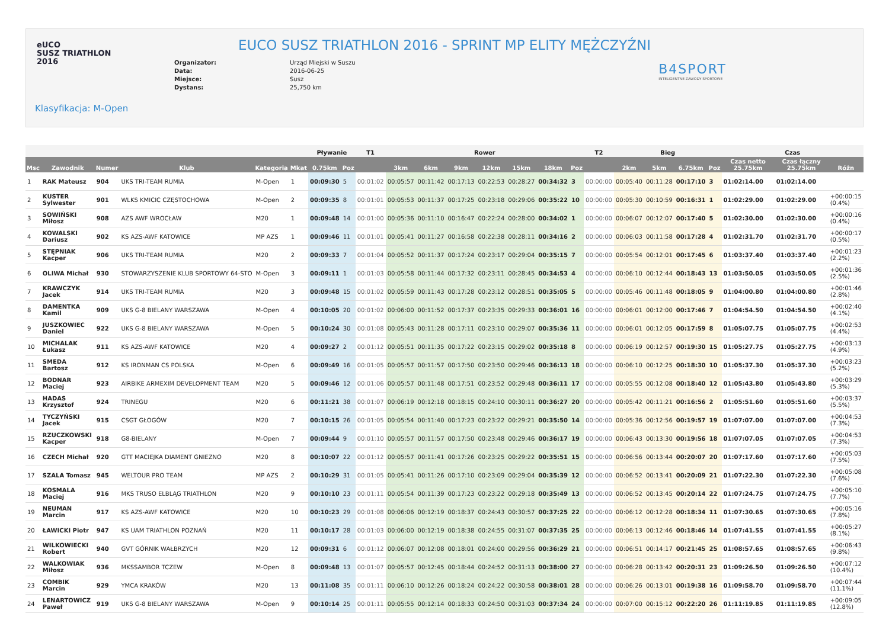eUCO
SUSZ TRIATHLON
2016
EUCO SUSZ TRIATHLON 2016 - SPRINT MP ELITY MĘŻCZYŹNI
Organizator: Urząd Miejski w Suszu
Data: 2016-06-25
Miejsce: Susz
Dystans: 25,750 km
B4SPORT
INTELIGENTNE ZAWODY SPORTOWE
Klasyfikacja: M-Open
| | | | | | | Pływanie | | T1 | Rower | | | | | | | T2 | Bieg | | | | Czas | | |
| --- | --- | --- | --- | --- | --- | --- | --- | --- | --- | --- | --- | --- | --- | --- | --- | --- | --- | --- | --- | --- | --- | --- | --- |
| Msc | Zawodnik | Numer | Klub | Kategoria | Mkat | 0.75km | Poz | | 3km | 6km | 9km | 12km | 15km | 18km | Poz | | 2km | 5km | 6.75km | Poz | Czas netto 25.75km | Czas łączny 25.75km | Różn |
| 1 | RAK Mateusz | 904 | UKS TRI-TEAM RUMIA | M-Open | 1 | 00:09:30 | 5 | 00:01:02 | 00:05:57 | 00:11:42 | 00:17:13 | 00:22:53 | 00:28:27 | 00:34:32 | 3 | 00:00:00 | 00:05:40 | 00:11:28 | 00:17:10 | 3 | 01:02:14.00 | 01:02:14.00 | |
| 2 | KUSTER Sylwester | 901 | WLKS KMICIC CZĘSTOCHOWA | M-Open | 2 | 00:09:35 | 8 | 00:01:01 | 00:05:53 | 00:11:37 | 00:17:25 | 00:23:18 | 00:29:06 | 00:35:22 | 10 | 00:00:00 | 00:05:30 | 00:10:59 | 00:16:31 | 1 | 01:02:29.00 | 01:02:29.00 | +00:00:15 (0.4%) |
| 3 | SOWIŃSKI Miłosz | 908 | AZS AWF WROCŁAW | M20 | 1 | 00:09:48 | 14 | 00:01:00 | 00:05:36 | 00:11:10 | 00:16:47 | 00:22:24 | 00:28:00 | 00:34:02 | 1 | 00:00:00 | 00:06:07 | 00:12:07 | 00:17:40 | 5 | 01:02:30.00 | 01:02:30.00 | +00:00:16 (0.4%) |
| 4 | KOWALSKI Dariusz | 902 | KS AZS-AWF KATOWICE | MP AZS | 1 | 00:09:46 | 11 | 00:01:01 | 00:05:41 | 00:11:27 | 00:16:58 | 00:22:38 | 00:28:11 | 00:34:16 | 2 | 00:00:00 | 00:06:03 | 00:11:58 | 00:17:28 | 4 | 01:02:31.70 | 01:02:31.70 | +00:00:17 (0.5%) |
| 5 | STĘPNIAK Kacper | 906 | UKS TRI-TEAM RUMIA | M20 | 2 | 00:09:33 | 7 | 00:01:04 | 00:05:52 | 00:11:37 | 00:17:24 | 00:23:17 | 00:29:04 | 00:35:15 | 7 | 00:00:00 | 00:05:54 | 00:12:01 | 00:17:45 | 6 | 01:03:37.40 | 01:03:37.40 | +00:01:23 (2.2%) |
| 6 | OLIWA Michał | 930 | STOWARZYSZENIE KLUB SPORTOWY 64-STO | M-Open | 3 | 00:09:11 | 1 | 00:01:03 | 00:05:58 | 00:11:44 | 00:17:32 | 00:23:11 | 00:28:45 | 00:34:53 | 4 | 00:00:00 | 00:06:10 | 00:12:44 | 00:18:43 | 13 | 01:03:50.05 | 01:03:50.05 | +00:01:36 (2.5%) |
| 7 | KRAWCZYK Jacek | 914 | UKS TRI-TEAM RUMIA | M20 | 3 | 00:09:48 | 15 | 00:01:02 | 00:05:59 | 00:11:43 | 00:17:28 | 00:23:12 | 00:28:51 | 00:35:05 | 5 | 00:00:00 | 00:05:46 | 00:11:48 | 00:18:05 | 9 | 01:04:00.80 | 01:04:00.80 | +00:01:46 (2.8%) |
| 8 | DAMENTKA Kamil | 909 | UKS G-8 BIELANY WARSZAWA | M-Open | 4 | 00:10:05 | 20 | 00:01:02 | 00:06:00 | 00:11:52 | 00:17:37 | 00:23:35 | 00:29:33 | 00:36:01 | 16 | 00:00:00 | 00:06:01 | 00:12:00 | 00:17:46 | 7 | 01:04:54.50 | 01:04:54.50 | +00:02:40 (4.1%) |
| 9 | JUSZKOWIEC Daniel | 922 | UKS G-8 BIELANY WARSZAWA | M-Open | 5 | 00:10:24 | 30 | 00:01:08 | 00:05:43 | 00:11:28 | 00:17:11 | 00:23:10 | 00:29:07 | 00:35:36 | 11 | 00:00:00 | 00:06:01 | 00:12:05 | 00:17:59 | 8 | 01:05:07.75 | 01:05:07.75 | +00:02:53 (4.4%) |
| 10 | MICHALAK Łukasz | 911 | KS AZS-AWF KATOWICE | M20 | 4 | 00:09:27 | 2 | 00:01:12 | 00:05:51 | 00:11:35 | 00:17:22 | 00:23:15 | 00:29:02 | 00:35:18 | 8 | 00:00:00 | 00:06:19 | 00:12:57 | 00:19:30 | 15 | 01:05:27.75 | 01:05:27.75 | +00:03:13 (4.9%) |
| 11 | SMEDA Bartosz | 912 | KS IRONMAN CS POLSKA | M-Open | 6 | 00:09:49 | 16 | 00:01:05 | 00:05:57 | 00:11:57 | 00:17:50 | 00:23:50 | 00:29:46 | 00:36:13 | 18 | 00:00:00 | 00:06:10 | 00:12:25 | 00:18:30 | 10 | 01:05:37.30 | 01:05:37.30 | +00:03:23 (5.2%) |
| 12 | BODNAR Maciej | 923 | AIRBIKE ARMEXIM DEVELOPMENT TEAM | M20 | 5 | 00:09:46 | 12 | 00:01:06 | 00:05:57 | 00:11:48 | 00:17:51 | 00:23:52 | 00:29:48 | 00:36:11 | 17 | 00:00:00 | 00:05:55 | 00:12:08 | 00:18:40 | 12 | 01:05:43.80 | 01:05:43.80 | +00:03:29 (5.3%) |
| 13 | HADAS Krzysztof | 924 | TRINEGU | M20 | 6 | 00:11:21 | 38 | 00:01:07 | 00:06:19 | 00:12:18 | 00:18:15 | 00:24:10 | 00:30:11 | 00:36:27 | 20 | 00:00:00 | 00:05:42 | 00:11:21 | 00:16:56 | 2 | 01:05:51.60 | 01:05:51.60 | +00:03:37 (5.5%) |
| 14 | TYCZYŃSKI Jacek | 915 | CSGT GŁOGÓW | M20 | 7 | 00:10:15 | 26 | 00:01:05 | 00:05:54 | 00:11:40 | 00:17:23 | 00:23:22 | 00:29:21 | 00:35:50 | 14 | 00:00:00 | 00:05:36 | 00:12:56 | 00:19:57 | 19 | 01:07:07.00 | 01:07:07.00 | +00:04:53 (7.3%) |
| 15 | RZUCZKOWSKI Kacper | 918 | G8-BIELANY | M-Open | 7 | 00:09:44 | 9 | 00:01:10 | 00:05:57 | 00:11:57 | 00:17:50 | 00:23:48 | 00:29:46 | 00:36:17 | 19 | 00:00:00 | 00:06:43 | 00:13:30 | 00:19:56 | 18 | 01:07:07.05 | 01:07:07.05 | +00:04:53 (7.3%) |
| 16 | CZECH Michał | 920 | GTT MACIEJKA DIAMENT GNIEZNO | M20 | 8 | 00:10:07 | 22 | 00:01:12 | 00:05:57 | 00:11:41 | 00:17:26 | 00:23:25 | 00:29:22 | 00:35:51 | 15 | 00:00:00 | 00:06:56 | 00:13:44 | 00:20:07 | 20 | 01:07:17.60 | 01:07:17.60 | +00:05:03 (7.5%) |
| 17 | SZALA Tomasz | 945 | WELTOUR PRO TEAM | MP AZS | 2 | 00:10:29 | 31 | 00:01:05 | 00:05:41 | 00:11:26 | 00:17:10 | 00:23:09 | 00:29:04 | 00:35:39 | 12 | 00:00:00 | 00:06:52 | 00:13:41 | 00:20:09 | 21 | 01:07:22.30 | 01:07:22.30 | +00:05:08 (7.6%) |
| 18 | KOSMALA Maciej | 916 | MKS TRUSO ELBLĄG TRIATHLON | M20 | 9 | 00:10:10 | 23 | 00:01:11 | 00:05:54 | 00:11:39 | 00:17:23 | 00:23:22 | 00:29:18 | 00:35:49 | 13 | 00:00:00 | 00:06:52 | 00:13:45 | 00:20:14 | 22 | 01:07:24.75 | 01:07:24.75 | +00:05:10 (7.7%) |
| 19 | NEUMAN Marcin | 917 | KS AZS-AWF KATOWICE | M20 | 10 | 00:10:23 | 29 | 00:01:08 | 00:06:06 | 00:12:19 | 00:18:37 | 00:24:43 | 00:30:57 | 00:37:25 | 22 | 00:00:00 | 00:06:12 | 00:12:28 | 00:18:34 | 11 | 01:07:30.65 | 01:07:30.65 | +00:05:16 (7.8%) |
| 20 | ŁAWICKI Piotr | 947 | KS UAM TRIATHLON POZNAŃ | M20 | 11 | 00:10:17 | 28 | 00:01:03 | 00:06:00 | 00:12:19 | 00:18:38 | 00:24:55 | 00:31:07 | 00:37:35 | 25 | 00:00:00 | 00:06:13 | 00:12:46 | 00:18:46 | 14 | 01:07:41.55 | 01:07:41.55 | +00:05:27 (8.1%) |
| 21 | WILKOWIECKI Robert | 940 | GVT GÓRNIK WAŁBRZYCH | M20 | 12 | 00:09:31 | 6 | 00:01:12 | 00:06:07 | 00:12:08 | 00:18:01 | 00:24:00 | 00:29:56 | 00:36:29 | 21 | 00:00:00 | 00:06:51 | 00:14:17 | 00:21:45 | 25 | 01:08:57.65 | 01:08:57.65 | +00:06:43 (9.8%) |
| 22 | WALKOWIAK Miłosz | 936 | MKSSAMBOR TCZEW | M-Open | 8 | 00:09:48 | 13 | 00:01:07 | 00:05:57 | 00:12:45 | 00:18:44 | 00:24:52 | 00:31:13 | 00:38:00 | 27 | 00:00:00 | 00:06:28 | 00:13:42 | 00:20:31 | 23 | 01:09:26.50 | 01:09:26.50 | +00:07:12 (10.4%) |
| 23 | COMBIK Marcin | 929 | YMCA KRAKÓW | M20 | 13 | 00:11:08 | 35 | 00:01:11 | 00:06:10 | 00:12:26 | 00:18:24 | 00:24:22 | 00:30:58 | 00:38:01 | 28 | 00:00:00 | 00:06:26 | 00:13:01 | 00:19:38 | 16 | 01:09:58.70 | 01:09:58.70 | +00:07:44 (11.1%) |
| 24 | LENARTOWICZ Paweł | 919 | UKS G-8 BIELANY WARSZAWA | M-Open | 9 | 00:10:14 | 25 | 00:01:11 | 00:05:55 | 00:12:14 | 00:18:33 | 00:24:50 | 00:31:03 | 00:37:34 | 24 | 00:00:00 | 00:07:00 | 00:15:12 | 00:22:20 | 26 | 01:11:19.85 | 01:11:19.85 | +00:09:05 (12.8%) |